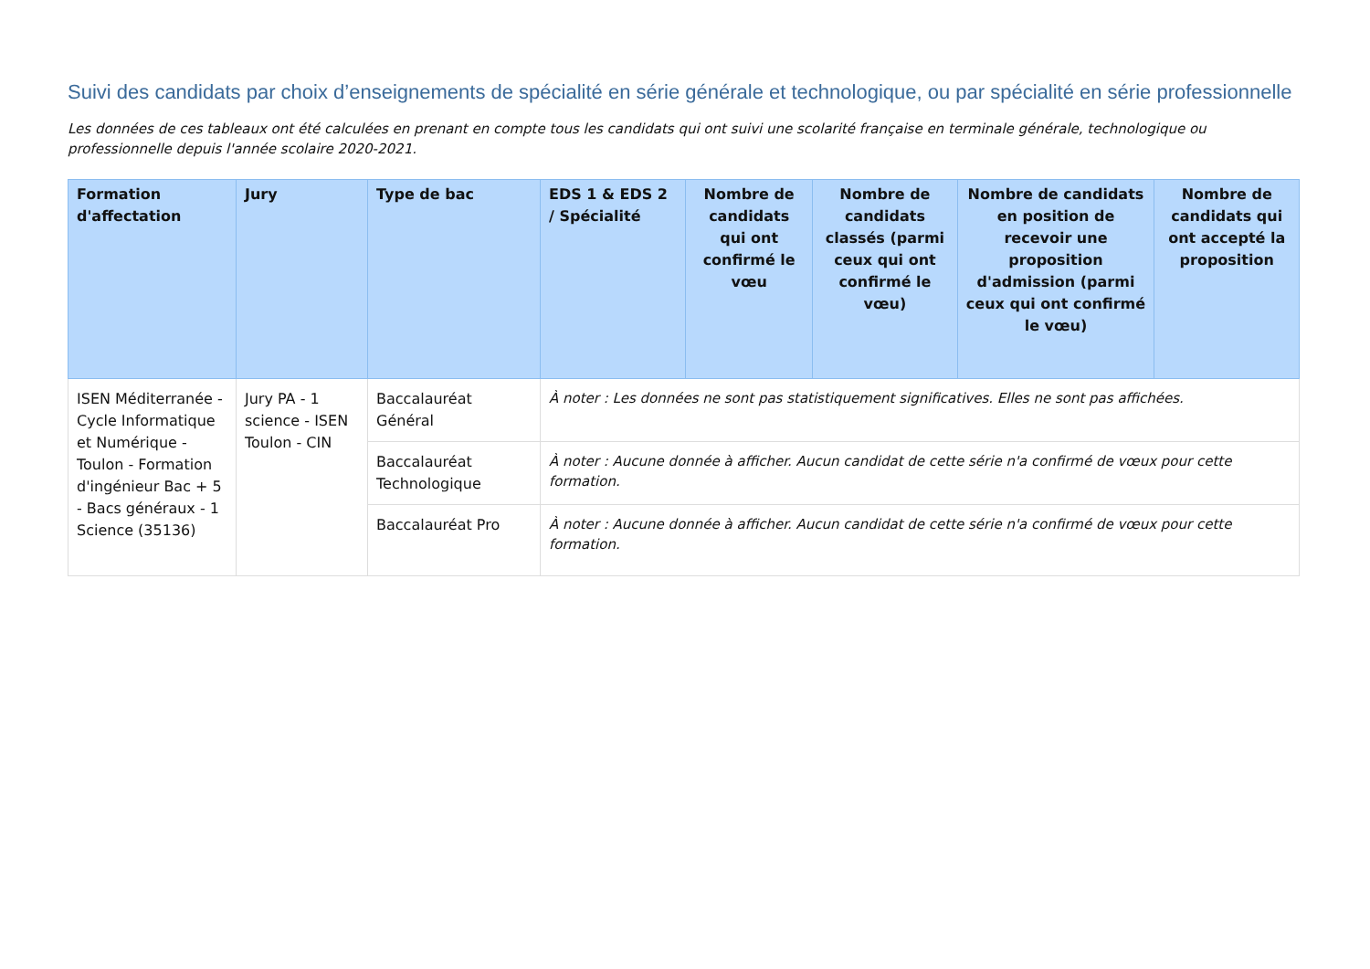Suivi des candidats par choix d’enseignements de spécialité en série générale et technologique, ou par spécialité en série professionnelle
Les données de ces tableaux ont été calculées en prenant en compte tous les candidats qui ont suivi une scolarité française en terminale générale, technologique ou professionnelle depuis l'année scolaire 2020-2021.
| Formation d'affectation | Jury | Type de bac | EDS 1 & EDS 2 / Spécialité | Nombre de candidats qui ont confirmé le vœu | Nombre de candidats classés (parmi ceux qui ont confirmé le vœu) | Nombre de candidats en position de recevoir une proposition d'admission (parmi ceux qui ont confirmé le vœu) | Nombre de candidats qui ont accepté la proposition |
| --- | --- | --- | --- | --- | --- | --- | --- |
| ISEN Méditerranée - Cycle Informatique et Numérique - Toulon - Formation d'ingénieur Bac + 5 - Bacs généraux - 1 Science (35136) | Jury PA - 1 science - ISEN Toulon - CIN | Baccalauréat Général | À noter : Les données ne sont pas statistiquement significatives. Elles ne sont pas affichées. | | | | |
| | | Baccalauréat Technologique | À noter : Aucune donnée à afficher. Aucun candidat de cette série n'a confirmé de vœux pour cette formation. | | | | |
| | | Baccalauréat Pro | À noter : Aucune donnée à afficher. Aucun candidat de cette série n'a confirmé de vœux pour cette formation. | | | | |